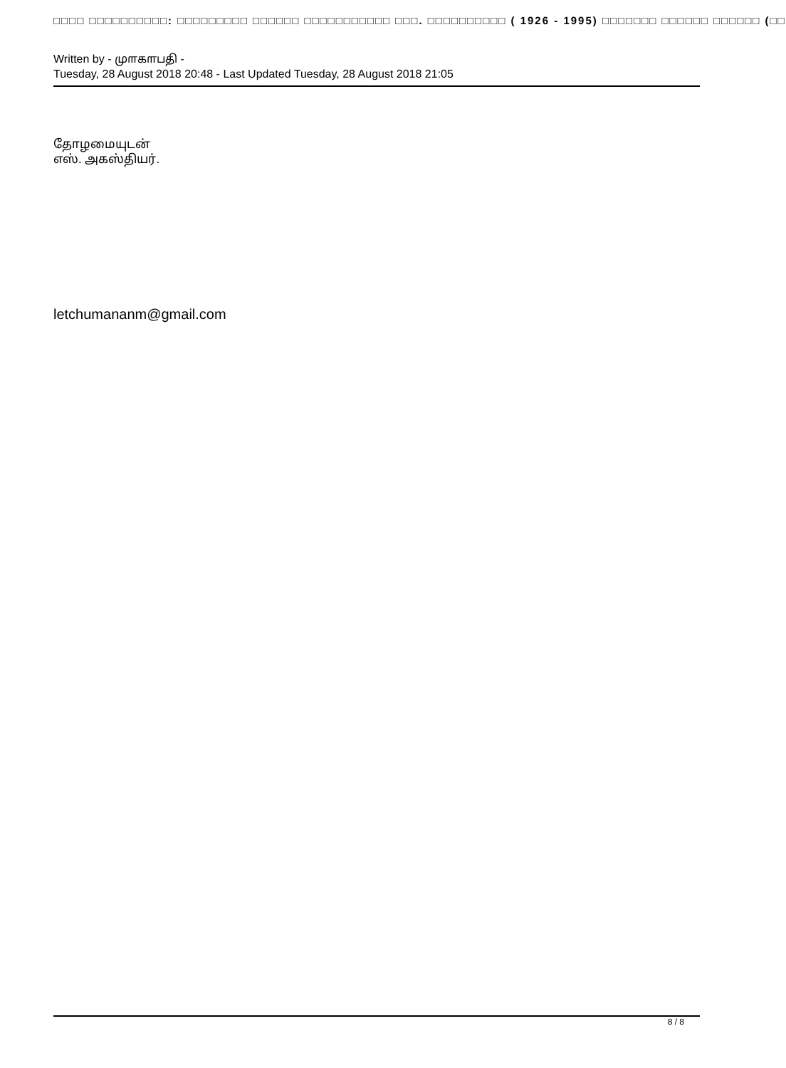□□□□ □□□□□□□□□□: □□□□□□□□□ □□□□□□ □□□□□□□□□□□ □□□. □□□□□□□□□□ ( 1926 - 1995) □□□□□□□ □□□□□□ □□□□□□ (□□
Written by - மு௱க௱பதி -
Tuesday, 28 August 2018 20:48 - Last Updated Tuesday, 28 August 2018 21:05
தோழமையுடன்
எஸ். அகஸ்தியர்.
letchumananm@gmail.com
8 / 8